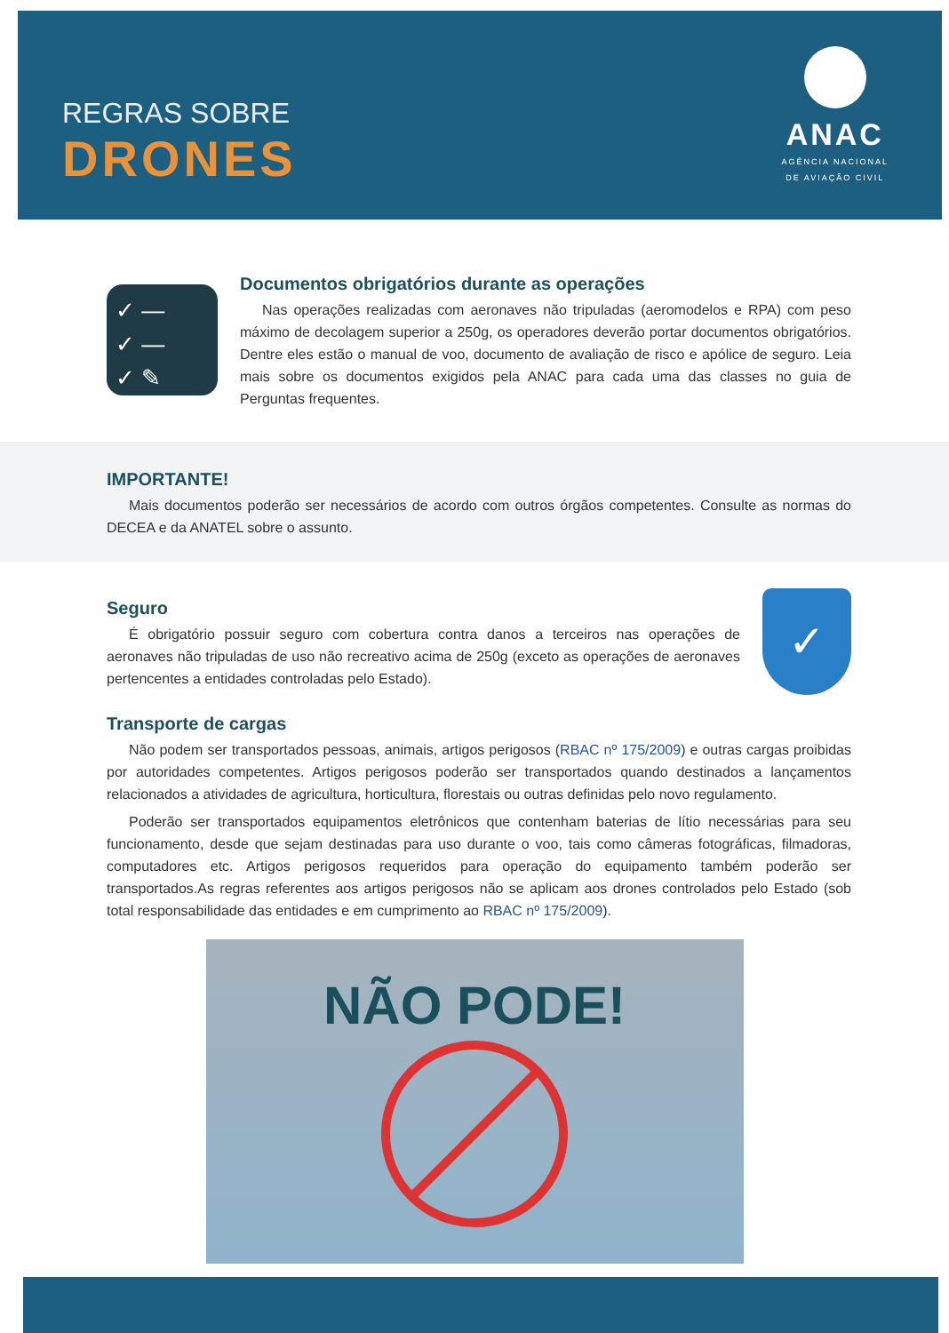REGRAS SOBRE
DRONES
ANAC
AGÊNCIA NACIONAL
DE AVIAÇÃO CIVIL
✓ —
✓ —
✓ ✎
Documentos obrigatórios durante as operações
Nas operações realizadas com aeronaves não tripuladas (aeromodelos e RPA) com peso máximo de decolagem superior a 250g, os operadores deverão portar documentos obrigatórios. Dentre eles estão o manual de voo, documento de avaliação de risco e apólice de seguro. Leia mais sobre os documentos exigidos pela ANAC para cada uma das classes no guia de Perguntas frequentes.
IMPORTANTE!
Mais documentos poderão ser necessários de acordo com outros órgãos competentes. Consulte as normas do DECEA e da ANATEL sobre o assunto.
Seguro
É obrigatório possuir seguro com cobertura contra danos a terceiros nas operações de aeronaves não tripuladas de uso não recreativo acima de 250g (exceto as operações de aeronaves pertencentes a entidades controladas pelo Estado).
✓
Transporte de cargas
Não podem ser transportados pessoas, animais, artigos perigosos (RBAC nº 175/2009) e outras cargas proibidas por autoridades competentes. Artigos perigosos poderão ser transportados quando destinados a lançamentos relacionados a atividades de agricultura, horticultura, florestais ou outras definidas pelo novo regulamento.
Poderão ser transportados equipamentos eletrônicos que contenham baterias de lítio necessárias para seu funcionamento, desde que sejam destinadas para uso durante o voo, tais como câmeras fotográficas, filmadoras, computadores etc. Artigos perigosos requeridos para operação do equipamento também poderão ser transportados.As regras referentes aos artigos perigosos não se aplicam aos drones controlados pelo Estado (sob total responsabilidade das entidades e em cumprimento ao RBAC nº 175/2009).
NÃO PODE!